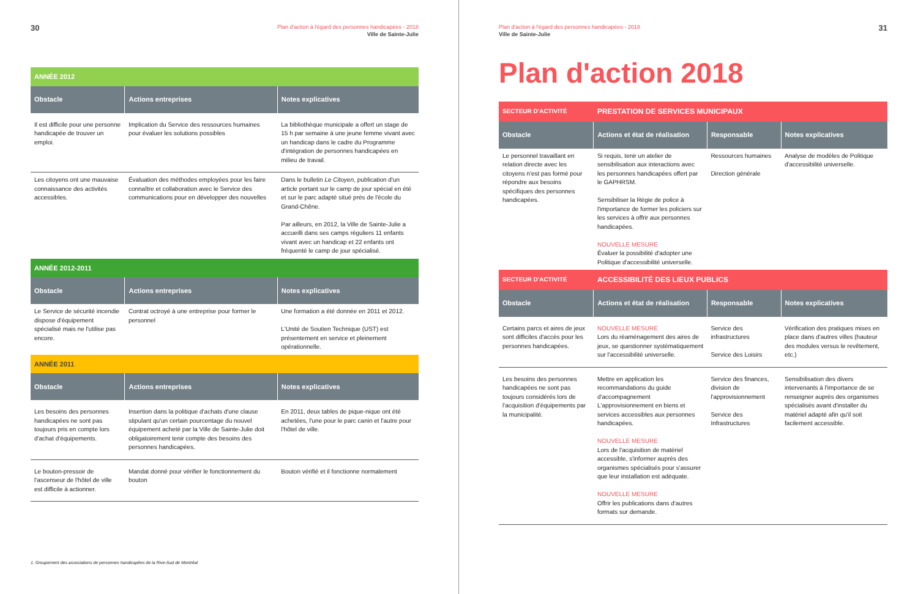30
Plan d'action à l'égard des personnes handicapées - 2018
Ville de Sainte-Julie
| ANNÉE 2012 | | |
| Obstacle | Actions entreprises | Notes explicatives |
| Il est difficile pour une personne handicapée de trouver un emploi. | Implication du Service des ressources humaines pour évaluer les solutions possibles | La bibliothèque municipale a offert un stage de 15 h par semaine à une jeune femme vivant avec un handicap dans le cadre du Programme d'intégration de personnes handicapées en milieu de travail. |
| Les citoyens ont une mauvaise connaissance des activités accessibles. | Évaluation des méthodes employées pour les faire connaître et collaboration avec le Service des communications pour en développer des nouvelles | Dans le bulletin Le Citoyen , publication d'un article portant sur le camp de jour spécial en été et sur le parc adapté situé près de l'école du Grand-Chêne. Par ailleurs, en 2012, la Ville de Sainte-Julie a accueilli dans ses camps réguliers 11 enfants vivant avec un handicap et 22 enfants ont fréquenté le camp de jour spécialisé. |
| ANNÉE 2012-2011 | | |
| Obstacle | Actions entreprises | Notes explicatives |
| Le Service de sécurité incendie dispose d'équipement spécialisé mais ne l'utilise pas encore. | Contrat octroyé à une entreprise pour former le personnel | Une formation a été donnée en 2011 et 2012. L'Unité de Soutien Technique (UST) est présentement en service et pleinement opérationnelle. |
| ANNÉE 2011 | | |
| Obstacle | Actions entreprises | Notes explicatives |
| Les besoins des personnes handicapées ne sont pas toujours pris en compte lors d'achat d'équipements. | Insertion dans la politique d'achats d'une clause stipulant qu'un certain pourcentage du nouvel équipement acheté par la Ville de Sainte-Julie doit obligatoirement tenir compte des besoins des personnes handicapées. | En 2011, deux tables de pique-nique ont été achetées, l'une pour le parc canin et l'autre pour l'hôtel de ville. |
| Le bouton-pressoir de l'ascenseur de l'hôtel de ville est difficile à actionner. | Mandat donné pour vérifier le fonctionnement du bouton | Bouton vérifié et il fonctionne normalement |
1. Groupement des associations de personnes handicapées de la Rive-Sud de Montréal
Plan d'action à l'égard des personnes handicapées - 2018
Ville de Sainte-Julie
31
Plan d'action 2018
| SECTEUR D'ACTIVITÉ | PRESTATION DE SERVICES MUNICIPAUX | | |
| Obstacle | Actions et état de réalisation | Responsable | Notes explicatives |
| Le personnel travaillant en relation directe avec les citoyens n'est pas formé pour répondre aux besoins spécifiques des personnes handicapées. | Si requis, tenir un atelier de sensibilisation aux interactions avec les personnes handicapées offert par le GAPHRSM. Sensibiliser la Régie de police à l'importance de former les policiers sur les services à offrir aux personnes handicapées. NOUVELLE MESURE Évaluer la possibilité d'adopter une Politique d'accessibilité universelle. | Ressources humaines Direction générale | Analyse de modèles de Politique d'accessibilité universelle. |
| SECTEUR D'ACTIVITÉ | ACCESSIBILITÉ DES LIEUX PUBLICS | | |
| Obstacle | Actions et état de réalisation | Responsable | Notes explicatives |
| Certains parcs et aires de jeux sont difficiles d'accès pour les personnes handicapées. | NOUVELLE MESURE Lors du réaménagement des aires de jeux, se questionner systématiquement sur l'accessibilité universelle. | Service des infrastructures Service des Loisirs | Vérification des pratiques mises en place dans d'autres villes (hauteur des modules versus le revêtement, etc.) |
| Les besoins des personnes handicapées ne sont pas toujours considérés lors de l'acquisition d'équipements par la municipalité. | Mettre en application les recommandations du guide d'accompagnement L'approvisionnement en biens et services accessibles aux personnes handicapées. NOUVELLE MESURE Lors de l'acquisition de matériel accessible, s'informer auprès des organismes spécialisés pour s'assurer que leur installation est adéquate. NOUVELLE MESURE Offrir les publications dans d'autres formats sur demande. | Service des finances, division de l'approvisionnement Service des Infrastructures | Sensibilisation des divers intervenants à l'importance de se renseigner auprès des organismes spécialisés avant d'installer du matériel adapté afin qu'il soit facilement accessible. |